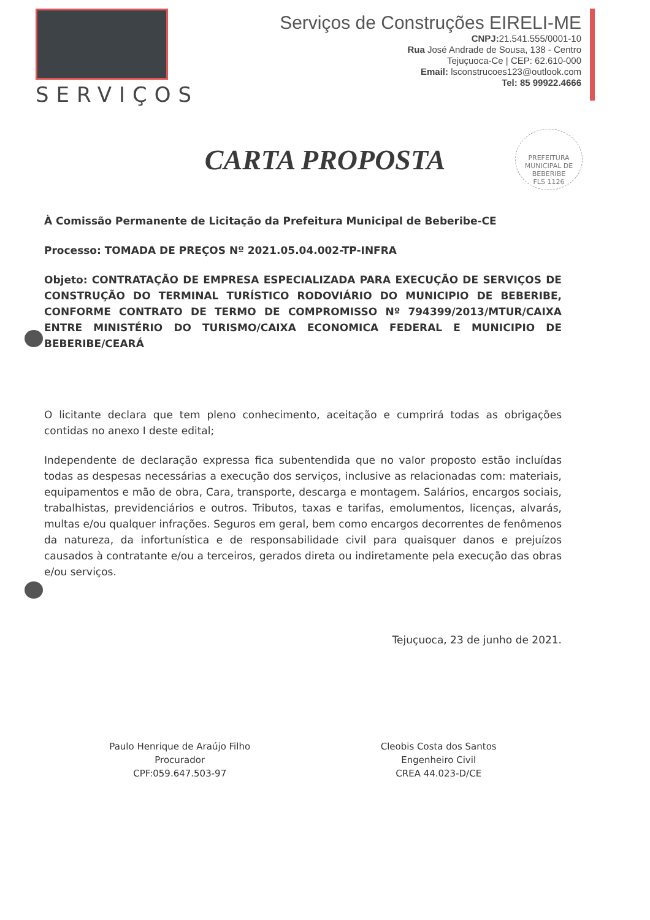SERVIÇOS
Serviços de Construções EIRELI-ME
CNPJ: 21.541.555/0001-10
Rua José Andrade de Sousa, 138 - Centro
Tejuçuoca-Ce | CEP: 62.610-000
Email: lsconstrucoes123@outlook.com
Tel: 85 99922.4666
PREFEITURA MUNICIPAL DE BEBERIBE
FLS 1126
CARTA PROPOSTA
À Comissão Permanente de Licitação da Prefeitura Municipal de Beberibe-CE
Processo: TOMADA DE PREÇOS Nº 2021.05.04.002-TP-INFRA
Objeto: CONTRATAÇÃO DE EMPRESA ESPECIALIZADA PARA EXECUÇÃO DE SERVIÇOS DE CONSTRUÇÃO DO TERMINAL TURÍSTICO RODOVIÁRIO DO MUNICIPIO DE BEBERIBE, CONFORME CONTRATO DE TERMO DE COMPROMISSO Nº 794399/2013/MTUR/CAIXA ENTRE MINISTÉRIO DO TURISMO/CAIXA ECONOMICA FEDERAL E MUNICIPIO DE BEBERIBE/CEARÁ
O licitante declara que tem pleno conhecimento, aceitação e cumprirá todas as obrigações contidas no anexo I deste edital;
Independente de declaração expressa fica subentendida que no valor proposto estão incluídas todas as despesas necessárias a execução dos serviços, inclusive as relacionadas com: materiais, equipamentos e mão de obra, Cara, transporte, descarga e montagem. Salários, encargos sociais, trabalhistas, previdenciários e outros. Tributos, taxas e tarifas, emolumentos, licenças, alvarás, multas e/ou qualquer infrações. Seguros em geral, bem como encargos decorrentes de fenômenos da natureza, da infortunística e de responsabilidade civil para quaisquer danos e prejuízos causados à contratante e/ou a terceiros, gerados direta ou indiretamente pela execução das obras e/ou serviços.
Tejuçuoca, 23 de junho de 2021.
Paulo Henrique de Araújo Filho
Procurador
CPF:059.647.503-97
Cleobis Costa dos Santos
Engenheiro Civil
CREA 44.023-D/CE